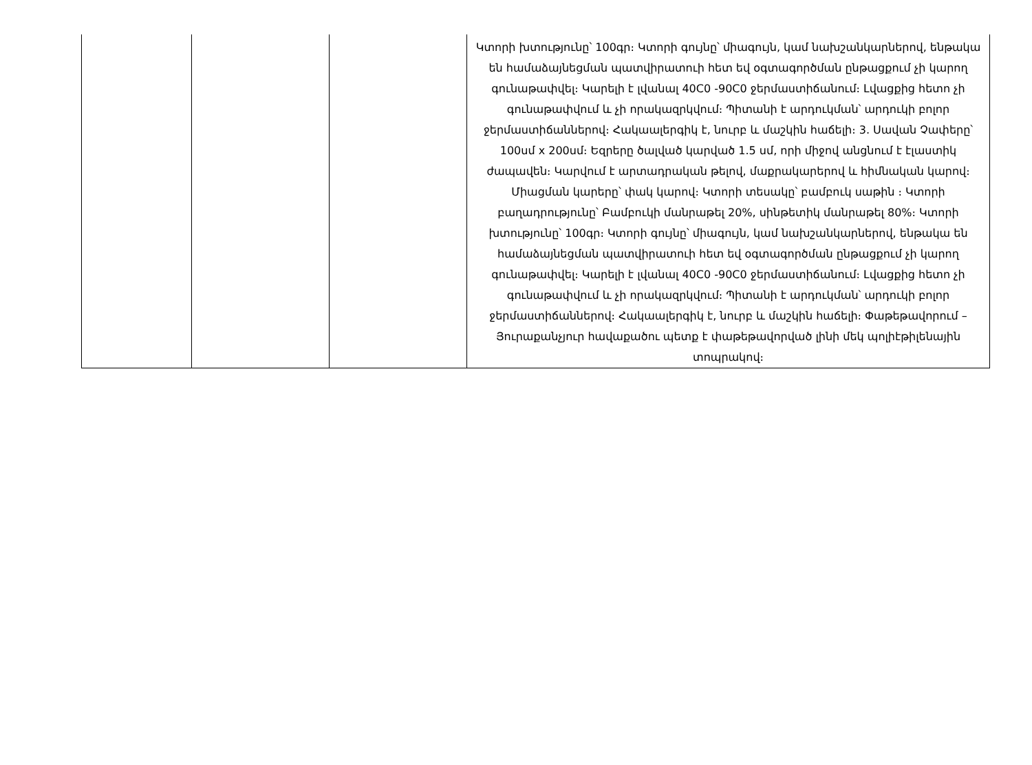| | | | Կտորի խտությունը՝ 100գր։ Կտորի գույնը՝ միագույն, կամ նախշանկարներով, ենթակա են համաձայնեցման պատվիրատուի հետ եվ օգտագործման ընթացքում չի կարող գունաթափվել։ Կարելի է լվանալ 40C0 -90C0 ջերմաստիճանում։ Լվացքից հետո չի գունաթափվում և չի որակազրկվում։ Պիտանի է արդուկման՝ արդուկի բոլոր ջերմաստիճաններով։ Հակաալերգիկ է, նուրբ և մաշկին հաճելի։ 3. Սավան Չափերը՝ 100սմ x 200սմ։ Եզրերը ծալված կարված 1.5 սմ, որի միջով անցնում է էլաստիկ ժապավեն։ Կարվում է արտադրական թելով, մաքրակարերով և հիմնական կարով։ Միացման կարերը՝ փակ կարով։ Կտորի տեսակը՝ բամբուկ սաթին ։ Կտորի բաղադրությունը՝ Բամբուկի մանրաթել 20%, սինթետիկ մանրաթել 80%։ Կտորի խտությունը՝ 100գր։ Կտորի գույնը՝ միագույն, կամ նախշանկարներով, ենթակա են համաձայնեցման պատվիրատուի հետ եվ օգտագործման ընթացքում չի կարող գունաթափվել։ Կարելի է լվանալ 40C0 -90C0 ջերմաստիճանում։ Լվացքից հետո չի գունաթափվում և չի որակազրկվում։ Պիտանի է արդուկման՝ արդուկի բոլոր ջերմաստիճաններով։ Հակաալերգիկ է, նուրբ և մաշկին հաճելի։ Փաթեթավորում – Յուրաքանչյուր հավաքածու պետք է փաթեթավորված լինի մեկ պոլիէթիլենային տոպրակով։ |